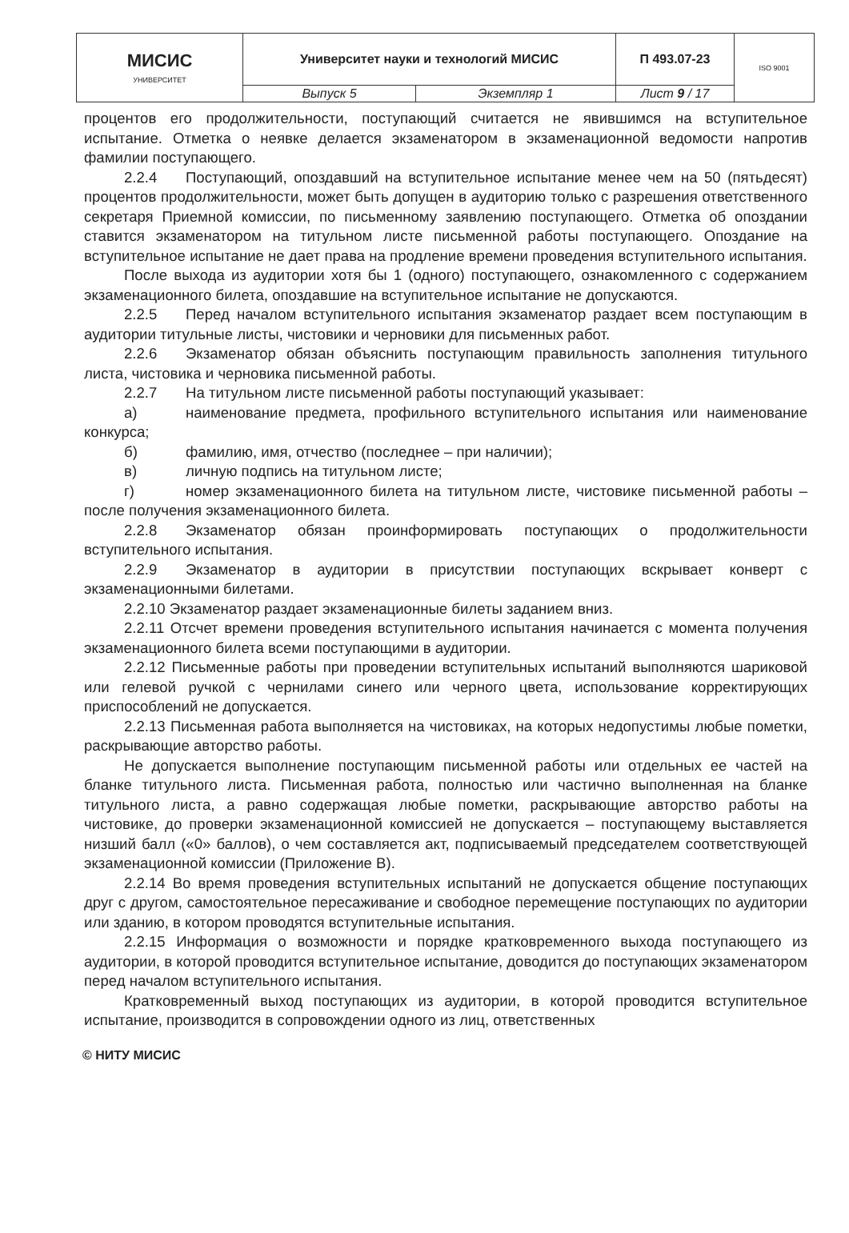| МИСИС УНИВЕРСИТЕТ | Университет науки и технологий МИСИС | | П 493.07-23 | ISO 9001 |
| | Выпуск 5 | Экземпляр 1 | Лист 9 / 17 | |
процентов его продолжительности, поступающий считается не явившимся на вступительное испытание. Отметка о неявке делается экзаменатором в экзаменационной ведомости напротив фамилии поступающего.
2.2.4 Поступающий, опоздавший на вступительное испытание менее чем на 50 (пятьдесят) процентов продолжительности, может быть допущен в аудиторию только с разрешения ответственного секретаря Приемной комиссии, по письменному заявлению поступающего. Отметка об опоздании ставится экзаменатором на титульном листе письменной работы поступающего. Опоздание на вступительное испытание не дает права на продление времени проведения вступительного испытания.
После выхода из аудитории хотя бы 1 (одного) поступающего, ознакомленного с содержанием экзаменационного билета, опоздавшие на вступительное испытание не допускаются.
2.2.5 Перед началом вступительного испытания экзаменатор раздает всем поступающим в аудитории титульные листы, чистовики и черновики для письменных работ.
2.2.6 Экзаменатор обязан объяснить поступающим правильность заполнения титульного листа, чистовика и черновика письменной работы.
2.2.7 На титульном листе письменной работы поступающий указывает:
а) наименование предмета, профильного вступительного испытания или наименование конкурса;
б) фамилию, имя, отчество (последнее – при наличии);
в) личную подпись на титульном листе;
г) номер экзаменационного билета на титульном листе, чистовике письменной работы – после получения экзаменационного билета.
2.2.8 Экзаменатор обязан проинформировать поступающих о продолжительности вступительного испытания.
2.2.9 Экзаменатор в аудитории в присутствии поступающих вскрывает конверт с экзаменационными билетами.
2.2.10 Экзаменатор раздает экзаменационные билеты заданием вниз.
2.2.11 Отсчет времени проведения вступительного испытания начинается с момента получения экзаменационного билета всеми поступающими в аудитории.
2.2.12 Письменные работы при проведении вступительных испытаний выполняются шариковой или гелевой ручкой с чернилами синего или черного цвета, использование корректирующих приспособлений не допускается.
2.2.13 Письменная работа выполняется на чистовиках, на которых недопустимы любые пометки, раскрывающие авторство работы.
Не допускается выполнение поступающим письменной работы или отдельных ее частей на бланке титульного листа. Письменная работа, полностью или частично выполненная на бланке титульного листа, а равно содержащая любые пометки, раскрывающие авторство работы на чистовике, до проверки экзаменационной комиссией не допускается – поступающему выставляется низший балл («0» баллов), о чем составляется акт, подписываемый председателем соответствующей экзаменационной комиссии (Приложение В).
2.2.14 Во время проведения вступительных испытаний не допускается общение поступающих друг с другом, самостоятельное пересаживание и свободное перемещение поступающих по аудитории или зданию, в котором проводятся вступительные испытания.
2.2.15 Информация о возможности и порядке кратковременного выхода поступающего из аудитории, в которой проводится вступительное испытание, доводится до поступающих экзаменатором перед началом вступительного испытания.
Кратковременный выход поступающих из аудитории, в которой проводится вступительное испытание, производится в сопровождении одного из лиц, ответственных
© НИТУ МИСИС